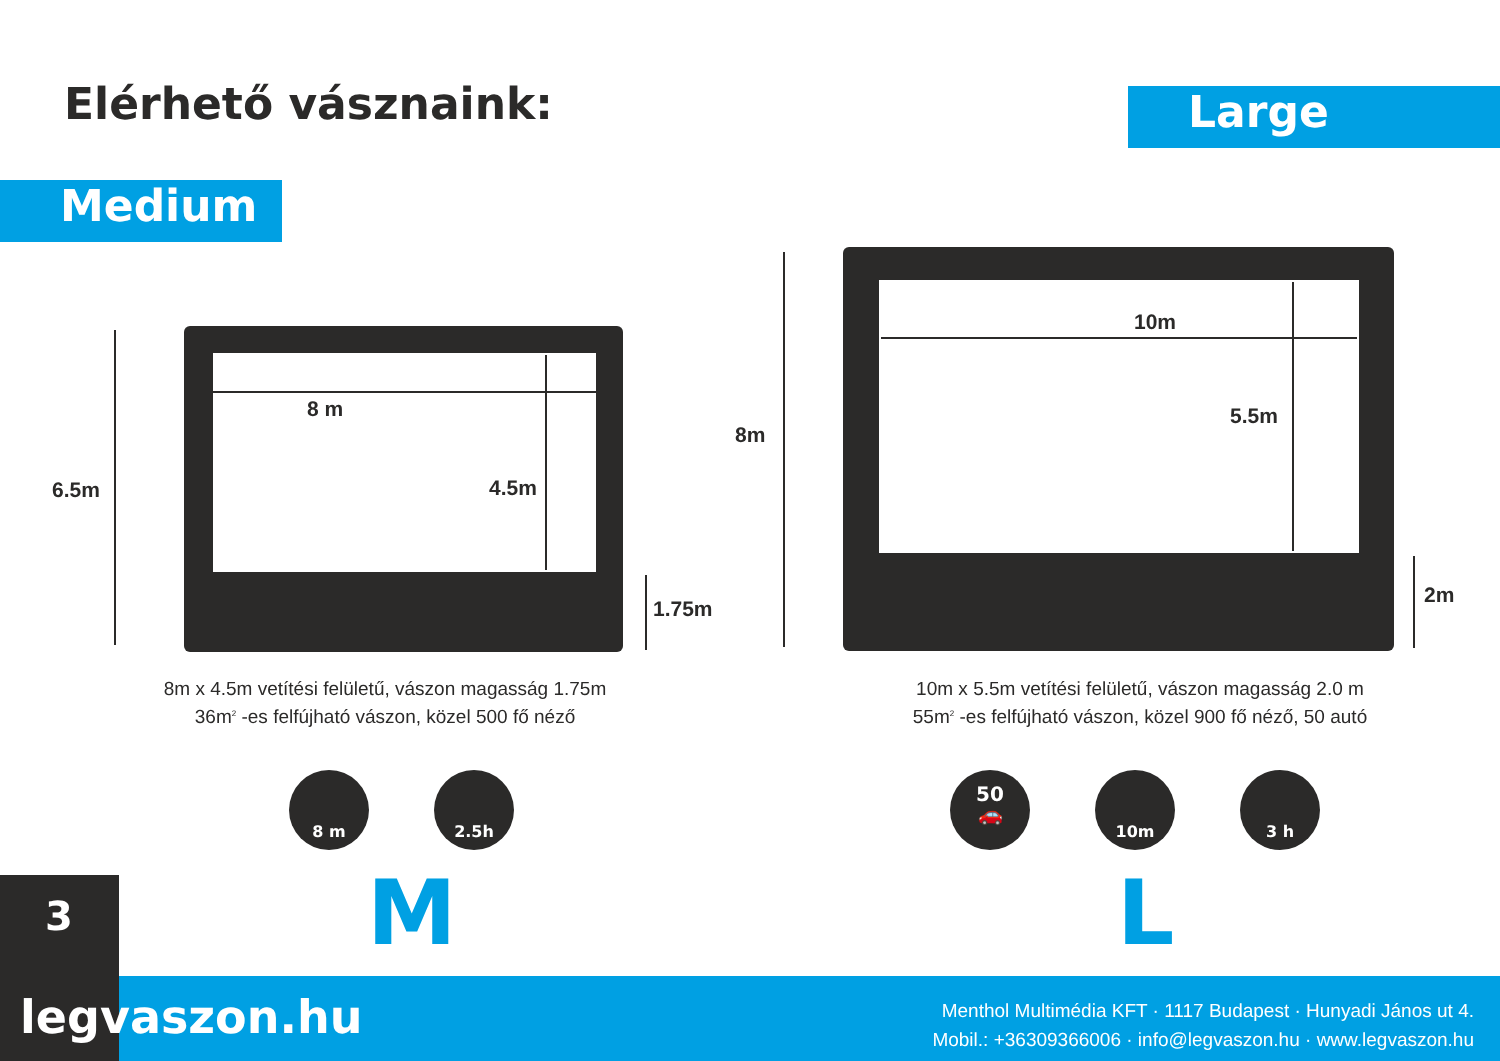Elérhető vásznaink: Large
Medium
6.5m
8 m
4.5m
1.75m
8m
10m
5.5m
2m
8m x 4.5m vetítési felületű, vászon magasság 1.75m
36m<sup>2</sup> -es felfújható vászon, közel 500 fő néző
10m x 5.5m vetítési felületű, vászon magasság 2.0 m
55m<sup>2</sup> -es felfújható vászon, közel 900 fő néző, 50 autó
8 m 2.5h
50
🚗
10m 3 h
M L
3
legvaszon.hu
Menthol Multimédia KFT · 1117 Budapest · Hunyadi János ut 4.
Mobil.: +36309366006 · info@legvaszon.hu · www.legvaszon.hu